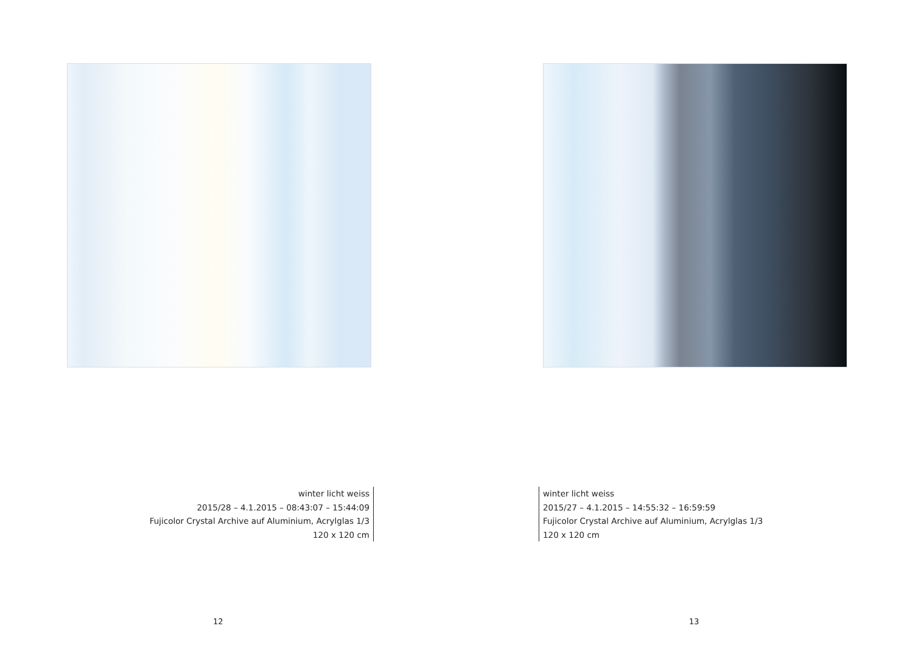winter licht weiss
2015/28 – 4.1.2015 – 08:43:07 – 15:44:09
Fujicolor Crystal Archive auf Aluminium, Acrylglas 1/3
120 x 120 cm
12
winter licht weiss
2015/27 – 4.1.2015 – 14:55:32 – 16:59:59
Fujicolor Crystal Archive auf Aluminium, Acrylglas 1/3
120 x 120 cm
13